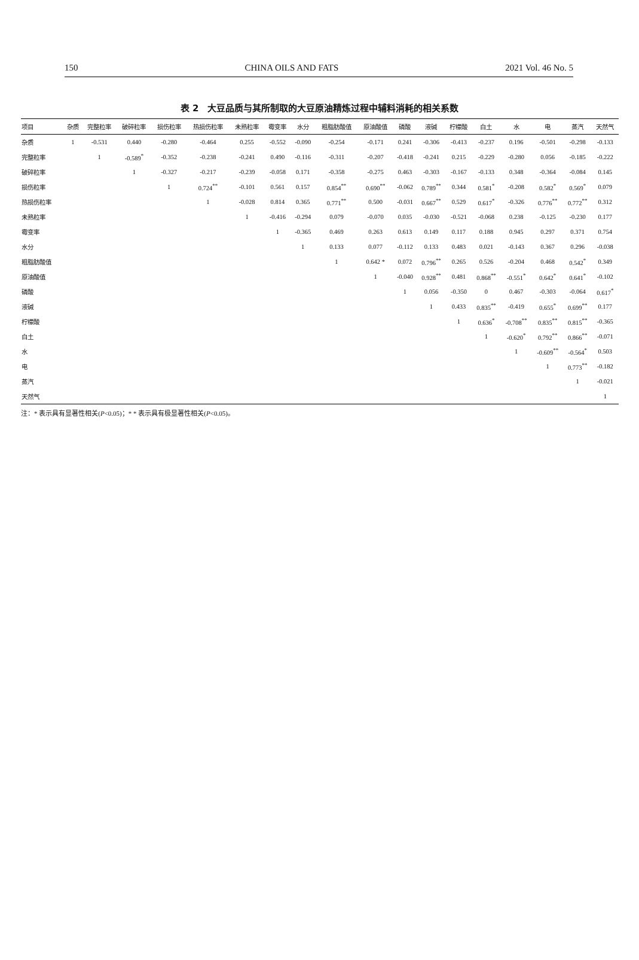150 CHINA OILS AND FATS 2021 Vol. 46 No. 5
表 2　大豆品质与其所制取的大豆原油精炼过程中辅料消耗的相关系数
| 项目 | 杂质 | 完整粒率 | 破碎粒率 | 损伤粒率 | 热损伤粒率 | 未熟粒率 | 霉变率 | 水分 | 粗脂肪酸值 | 原油酸值 | 磷酸 | 液碱 | 柠檬酸 | 白土 | 水 | 电 | 蒸汽 | 天然气 |
| --- | --- | --- | --- | --- | --- | --- | --- | --- | --- | --- | --- | --- | --- | --- | --- | --- | --- | --- |
| 杂质 | 1 | -0.531 | 0.440 | -0.280 | -0.464 | 0.255 | -0.552 | -0.090 | -0.254 | -0.171 | 0.241 | -0.306 | -0.413 | -0.237 | 0.196 | -0.501 | -0.298 | -0.133 |
| 完整粒率 | | 1 | -0.589<sup>*</sup> | -0.352 | -0.238 | -0.241 | 0.490 | -0.116 | -0.311 | -0.207 | -0.418 | -0.241 | 0.215 | -0.229 | -0.280 | 0.056 | -0.185 | -0.222 |
| 破碎粒率 | | | 1 | -0.327 | -0.217 | -0.239 | -0.058 | 0.171 | -0.358 | -0.275 | 0.463 | -0.303 | -0.167 | -0.133 | 0.348 | -0.364 | -0.084 | 0.145 |
| 损伤粒率 | | | | 1 | 0.724<sup>**</sup> | -0.101 | 0.561 | 0.157 | 0.854<sup>**</sup> | 0.690<sup>**</sup> | -0.062 | 0.789<sup>**</sup> | 0.344 | 0.581<sup>*</sup> | -0.208 | 0.582<sup>*</sup> | 0.569<sup>*</sup> | 0.079 |
| 热损伤粒率 | | | | | 1 | -0.028 | 0.814 | 0.365 | 0.771<sup>**</sup> | 0.500 | -0.031 | 0.667<sup>**</sup> | 0.529 | 0.617<sup>*</sup> | -0.326 | 0.776<sup>**</sup> | 0.772<sup>**</sup> | 0.312 |
| 未熟粒率 | | | | | | 1 | -0.416 | -0.294 | 0.079 | -0.070 | 0.035 | -0.030 | -0.521 | -0.068 | 0.238 | -0.125 | -0.230 | 0.177 |
| 霉变率 | | | | | | | 1 | -0.365 | 0.469 | 0.263 | 0.613 | 0.149 | 0.117 | 0.188 | 0.945 | 0.297 | 0.371 | 0.754 |
| 水分 | | | | | | | | 1 | 0.133 | 0.077 | -0.112 | 0.133 | 0.483 | 0.021 | -0.143 | 0.367 | 0.296 | -0.038 |
| 粗脂肪酸值 | | | | | | | | | 1 | 0.642 * | 0.072 | 0.796<sup>**</sup> | 0.265 | 0.526 | -0.204 | 0.468 | 0.542<sup>*</sup> | 0.349 |
| 原油酸值 | | | | | | | | | | 1 | -0.040 | 0.928<sup>**</sup> | 0.481 | 0.868<sup>**</sup> | -0.551<sup>*</sup> | 0.642<sup>*</sup> | 0.641<sup>*</sup> | -0.102 |
| 磷酸 | | | | | | | | | | | 1 | 0.056 | -0.350 | 0 | 0.467 | -0.303 | -0.064 | 0.617<sup>*</sup> |
| 液碱 | | | | | | | | | | | | 1 | 0.433 | 0.835<sup>**</sup> | -0.419 | 0.655<sup>*</sup> | 0.699<sup>**</sup> | 0.177 |
| 柠檬酸 | | | | | | | | | | | | | 1 | 0.636<sup>*</sup> | -0.708<sup>**</sup> | 0.835<sup>**</sup> | 0.815<sup>**</sup> | -0.365 |
| 白土 | | | | | | | | | | | | | | 1 | -0.620<sup>*</sup> | 0.792<sup>**</sup> | 0.866<sup>**</sup> | -0.071 |
| 水 | | | | | | | | | | | | | | | 1 | -0.609<sup>**</sup> | -0.564<sup>*</sup> | 0.503 |
| 电 | | | | | | | | | | | | | | | | 1 | 0.773<sup>**</sup> | -0.182 |
| 蒸汽 | | | | | | | | | | | | | | | | | 1 | -0.021 |
| 天然气 | | | | | | | | | | | | | | | | | | 1 |
注：* 表示具有显著性相关(P<0.05)；* * 表示具有极显著性相关(P<0.05)。